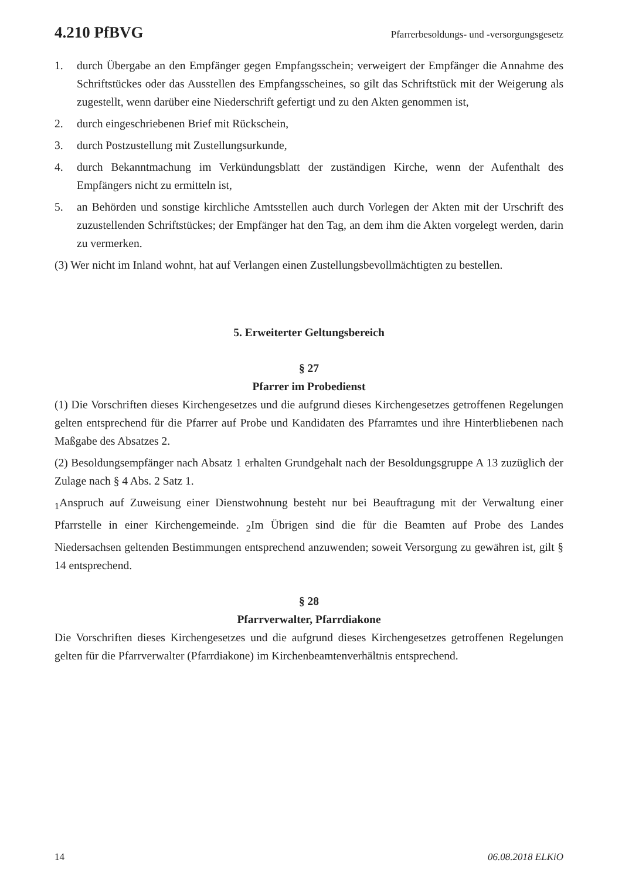4.210 PfBVG Pfarrerbesoldungs- und -versorgungsgesetz
1. durch Übergabe an den Empfänger gegen Empfangsschein; verweigert der Empfänger die Annahme des Schriftstückes oder das Ausstellen des Empfangsscheines, so gilt das Schriftstück mit der Weigerung als zugestellt, wenn darüber eine Niederschrift gefertigt und zu den Akten genommen ist,
2. durch eingeschriebenen Brief mit Rückschein,
3. durch Postzustellung mit Zustellungsurkunde,
4. durch Bekanntmachung im Verkündungsblatt der zuständigen Kirche, wenn der Aufenthalt des Empfängers nicht zu ermitteln ist,
5. an Behörden und sonstige kirchliche Amtsstellen auch durch Vorlegen der Akten mit der Urschrift des zuzustellenden Schriftstückes; der Empfänger hat den Tag, an dem ihm die Akten vorgelegt werden, darin zu vermerken.
(3) Wer nicht im Inland wohnt, hat auf Verlangen einen Zustellungsbevollmächtigten zu bestellen.
5. Erweiterter Geltungsbereich
§ 27
Pfarrer im Probedienst
(1) Die Vorschriften dieses Kirchengesetzes und die aufgrund dieses Kirchengesetzes getroffenen Regelungen gelten entsprechend für die Pfarrer auf Probe und Kandidaten des Pfarramtes und ihre Hinterbliebenen nach Maßgabe des Absatzes 2.
(2) Besoldungsempfänger nach Absatz 1 erhalten Grundgehalt nach der Besoldungsgruppe A 13 zuzüglich der Zulage nach § 4 Abs. 2 Satz 1.
<sub>1</sub>Anspruch auf Zuweisung einer Dienstwohnung besteht nur bei Beauftragung mit der Verwaltung einer Pfarrstelle in einer Kirchengemeinde. <sub>2</sub>Im Übrigen sind die für die Beamten auf Probe des Landes Niedersachsen geltenden Bestimmungen entsprechend anzuwenden; soweit Versorgung zu gewähren ist, gilt § 14 entsprechend.
§ 28
Pfarrverwalter, Pfarrdiakone
Die Vorschriften dieses Kirchengesetzes und die aufgrund dieses Kirchengesetzes getroffenen Regelungen gelten für die Pfarrverwalter (Pfarrdiakone) im Kirchenbeamtenverhältnis entsprechend.
14 06.08.2018 ELKiO